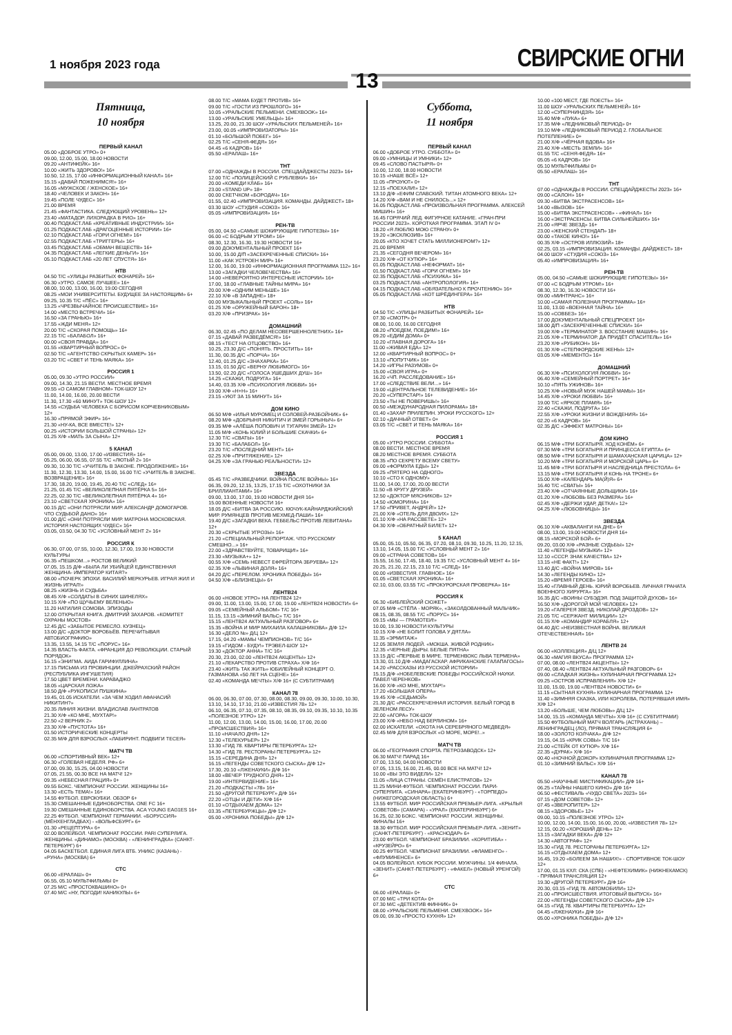1 ноября 2023 года СВИРСКИЕ ОГНИ
13
Пятница,
10 ноября
ПЕРВЫЙ КАНАЛ
05.00 «ДОБРОЕ УТРО» 0+
09.00, 12.00, 15.00, 18.00 НОВОСТИ
09.20 «АНТИФЕЙК» 16+
10.00 «ЖИТЬ ЗДОРОВО!» 16+
10.50, 12.15, 17.00 «ИНФОРМАЦИОННЫЙ КАНАЛ» 16+
15.15 «ДАВАЙ ПОЖЕНИМСЯ!» 16+
16.05 «МУЖСКОЕ / ЖЕНСКОЕ» 16+
18.40 «ЧЕЛОВЕК И ЗАКОН» 16+
19.45 «ПОЛЕ ЧУДЕС» 16+
21.00 ВРЕМЯ
21.45 «ФАНТАСТИКА. СЛЕДУЮЩИЙ УРОВЕНЬ» 12+
23.40 «МАТАДОР. ЛИХОРАДКА В РИО» 16+
00.40 ПОДКАСТ.ЛАБ «КРЕАТИВНЫЕ ИНДУСТРИИ» 16+
01.25 ПОДКАСТ.ЛАБ «ДРАГОЦЕННЫЕ ИСТОРИИ» 16+
02.10 ПОДКАСТ.ЛАБ «ГОРИ ОГНЕМ!» 16+
02.55 ПОДКАСТ.ЛАБ «ТРИГГЕРЫ» 16+
03.45 ПОДКАСТ.ЛАБ «ОБМАН ВЕЩЕСТВ» 16+
04.35 ПОДКАСТ.ЛАБ «ЛЕГКИЕ ДЕНЬГИ» 16+
05.10 ПОДКАСТ.ЛАБ «20 ЛЕТ СПУСТЯ» 16+
НТВ
04.50 Т/С «УЛИЦЫ РАЗБИТЫХ ФОНАРЕЙ» 16+
06.30 «УТРО. САМОЕ ЛУЧШЕЕ» 16+
08.00, 10.00, 13.00, 16.00, 19.00 СЕГОДНЯ
08.25 «МОИ УНИВЕРСИТЕТЫ. БУДУЩЕЕ ЗА НАСТОЯЩИМ» 6+
09.25, 10.35 Т/С «ПЁС» 16+
13.25 «ЧРЕЗВЫЧАЙНОЕ ПРОИСШЕСТВИЕ» 16+
14.00 «МЕСТО ВСТРЕЧИ» 16+
16.50 «ЗА ГРАНЬЮ» 16+
17.55 «ЖДИ МЕНЯ» 12+
20.00 Т/С «СКОРАЯ ПОМОЩЬ» 16+
22.15 Т/С «БАЛАБОЛ» 16+
00.00 «СВОЯ ПРАВДА» 16+
01.55 «КВАРТИРНЫЙ ВОПРОС» 0+
02.50 Т/С «АГЕНТСТВО СКРЫТЫХ КАМЕР» 16+
03.20 Т/С «СВЕТ И ТЕНЬ МАЯКА» 16+
РОССИЯ 1
05.00, 09.30 «УТРО РОССИИ»
09.00, 14.30, 21.15 ВЕСТИ. МЕСТНОЕ ВРЕМЯ
09.55 «О САМОМ ГЛАВНОМ» ТОК-ШОУ 12+
11.00, 14.00, 16.00, 20.00 ВЕСТИ
11.30, 17.30 «60 МИНУТ» ТОК-ШОУ 12+
14.55 «СУДЬБА ЧЕЛОВЕКА С БОРИСОМ КОРЧЕВНИКОВЫМ» 12+
16.30 «ПРЯМОЙ ЭФИР» 16+
21.30 «НУ-КА, ВСЕ ВМЕСТЕ!» 12+
00.25 «ИСТОРИИ БОЛЬШОЙ СТРАНЫ» 12+
01.25 Х/Ф «МАТЬ ЗА СЫНА» 12+
5 КАНАЛ
05.00, 09.00, 13.00, 17.00 «ИЗВЕСТИЯ» 16+
05.25, 06.00, 06.55, 07.55 Т/С «ЛЮТЫЙ 2» 16+
09.30, 10.30 Т/С «УЧИТЕЛЬ В ЗАКОНЕ. ПРОДОЛЖЕНИЕ» 16+
11.30, 12.30, 13.30, 14.00, 15.00, 16.00 Т/С «УЧИТЕЛЬ В ЗАКОНЕ. ВОЗВРАЩЕНИЕ» 16+
17.30, 18.20, 19.00, 19.45, 20.40 Т/С «СЛЕД» 16+
21.25, 01.45 Т/С «ВЕЛИКОЛЕПНАЯ ПЯТЁРКА 5» 16+
22.25, 02.30 Т/С «ВЕЛИКОЛЕПНАЯ ПЯТЁРКА 4» 16+
23.10 «СВЕТСКАЯ ХРОНИКА» 16+
00.15 Д/С «ОНИ ПОТРЯСЛИ МИР. АЛЕКСАНДР ДОМОГАРОВ. ЧТО СУДЬБОЙ ДАНО» 16+
01.00 Д/С «ОНИ ПОТРЯСЛИ МИР. МАТРОНА МОСКОВСКАЯ. ИСТОРИЯ НАСТОЯЩИХ ЧУДЕС» 16+
03.05, 03.50, 04.30 Т/С «УСЛОВНЫЙ МЕНТ 2» 16+
РОССИЯ К
06.30, 07.00, 07.55, 10.00, 12.30, 17.00, 19.30 НОВОСТИ КУЛЬТУРЫ
06.35 «ПЕШКОМ...» РОСТОВ ВЕЛИКИЙ
07.05, 15.15 Д/Ф «БЫЛА ЛИ УБИЙЦЕЙ ЕДИНСТВЕННАЯ ЖЕНЩИНА- ИМПЕРАТОР КИТАЯ?»
08.00 «ПОЧЕРК ЭПОХИ. ВАСИЛИЙ МЕРКУРЬЕВ. ИГРАЯ ЖИЛ И ЖИЗНЬ ИГРАЛ!»
08.25 «ЖИЗНЬ И СУДЬБА»
08.45 Х/Ф «СОЛДАТЫ В СИНИХ ШИНЕЛЯХ»
10.15 Х/Ф «ПО ЩУЧЬЕМУ ВЕЛЕНЬЮ»
11.20 НАТИЛИЯ СОМОВА. ЭПИЗОДЫ
12.00 ОТКРЫТАЯ КНИГА. ДМИТРИЙ ЗАХАРОВ. «КОМИТЕТ ОХРАНЫ МОСТОВ»
12.45 Д/С «ЗАБЫТОЕ РЕМЕСЛО. КУЗНЕЦ»
13.00 Д/С «ДОКТОР ВОРОБЬЁВ. ПЕРЕЧИТЫВАЯ АВТОБИОГРАФИЮ»
13.35, 13.55, 14.15 Т/С «ПОРУС» 16+
14.35 ВЛАСТЬ ФАКТА. «ФРАНЦИЯ ДО РЕВОЛЮЦИИ. СТАРЫЙ ПОРЯДОК»
16.15 «ЭНИГМА. АИДА ГАРИФУЛЛИНА»
17.15 ПИСЬМА ИЗ ПРОВИНЦИИ. ДЖЕЙРАХСКИЙ РАЙОН (РЕСПУБЛИКА ИНГУШЕТИЯ)
17.50 ЦВЕТ ВРЕМЕНИ. КАРАВАДЖО
18.05 «ЦАРСКАЯ ЛОЖА»
18.50 Д/Ф «РУКОПИСИ ПУШКИНА»
19.45, 01.05 ИСКАТЕЛИ. «ЗА ЧЕМ ХОДИЛ АФАНАСИЙ НИКИТИН?»
20.35 ЛИНИЯ ЖИЗНИ. ВЛАДИСЛАВ ЛАНТРАТОВ
21.30 Х/Ф «КО МНЕ, МУХТАР!»
22.50 «2 ВЕРНИК 2»
23.30 Х/Ф «ПУСТОТА» 16+
01.50 ИСТОРИЧЕСКИЕ КОНЦЕРТЫ
02.35 М/Ф ДЛЯ ВЗРОСЛЫХ «ЛАБИРИНТ. ПОДВИГИ ТЕСЕЯ»
МАТЧ ТВ
06.00 «СПОРТИВНЫЙ ВЕК» 12+
06.30 «ГОЛЕВАЯ НЕДЕЛЯ. РФ» 6+
07.00, 09.30, 15.25, 04.00 НОВОСТИ
07.05, 21.55, 00.30 ВСЕ НА МАТЧ! 12+
09.35 «НЕБЕСНАЯ ГРАЦИЯ» 0+
09.55 БОКС. ЧЕМПИОНАТ РОССИИ. ЖЕНЩИНЫ 16+
13.30 «ЕСТЬ ТЕМА!» 16+
14.55 ФУТБОЛ. ЕВРОКУБКИ. ОБЗОР 6+
15.30 СМЕШАННЫЕ ЕДИНОБОРСТВА. ONE FC 16+
19.30 СМЕШАННЫЕ ЕДИНОБОРСТВА. ACA YOUNG EAG1ES 16+
22.25 ФУТБОЛ. ЧЕМПИОНАТ ГЕРМАНИИ. «БОРУССИЯ» (МЁНХЕНГЛАДБАХ) - «ВОЛЬФСБУРГ» 6+
01.30 «РЕЦЕПТУРА» 6+
02.00 ВОЛЕЙБОЛ. ЧЕМПИОНАТ РОССИИ. PARI СУПЕРЛИГА. ЖЕНЩИНЫ. «ДИНАМО» (МОСКВА) - «ЛЕНИНГРАДКА» (САНКТ-ПЕТЕРБУРГ) 6+
04.05 БАСКЕТБОЛ. ЕДИНАЯ ЛИГА ВТБ. УНИКС (КАЗАНЬ) - «РУНА» (МОСКВА) 6+
СТС
06.00 «ЕРАЛАШ» 0+
06.55, 05.10 МУЛЬТФИЛЬМЫ 0+
07.25 М/С «ПРОСТОКВАШИНО» 0+
07.40 М/С «НУ, ПОГОДИ! КАНИКУЛЫ» 6+
08.00 Т/С «МАМА БУДЕТ ПРОТИВ» 16+
09.00 Т/С «ГОСТИ ИЗ ПРОШЛОГО» 16+
10.05 «УРАЛЬСКИЕ ПЕЛЬМЕНИ. СМЕХBOOK» 16+
13.00 «УРАЛЬСКИЕ УМЕЛЬЦЫ» 16+
13.25, 20.00, 21.30 ШОУ «УРАЛЬСКИХ ПЕЛЬМЕНЕЙ» 16+
23.00, 00.05 «ИМПРОВИЗАТОРЫ» 16+
01.10 «БОЛЬШОЙ ПОБЕГ» 16+
02.25 Т/С «СЕНЯ-ФЕДЯ» 16+
04.45 «6 КАДРОВ» 16+
05.50 «ЕРАЛАШ» 16+
ТНТ
07.00 «ОДНАЖДЫ В РОССИИ. СПЕЦДАЙДЖЕСТЫ 2023» 16+
12.00 Т/С «ПОЛИЦЕЙСКИЙ С РУБЛЕВКИ» 16+
20.00 «КОМЕДИ КЛАБ» 16+
23.00 «STAND UP» 18+
00.00 СКЕТЧКОМ «БОРОДАЧ» 16+
01.55, 02.40 «ИМПРОВИЗАЦИЯ. КОМАНДЫ. ДАЙДЖЕСТ» 18+
03.30 ШОУ «СТУДИЯ «СОЮЗ» 16+
05.05 «ИМПРОВИЗАЦИЯ» 16+
РЕН-ТВ
05.00, 04.50 «САМЫЕ ШОКИРУЮЩИЕ ГИПОТЕЗЫ» 16+
06.00 «С БОДРЫМ УТРОМ!» 16+
08.30, 12.30, 16.30, 19.30 НОВОСТИ 16+
09.00 ДОКУМЕНТАЛЬНЫЙ ПРОЕКТ 16+
10.00, 15.00 Д/П «ЗАСЕКРЕЧЕННЫЕ СПИСКИ» 16+
11.00 «КАК УСТРОЕН МИР» 16+
12.00, 16.00, 19.00 «ИНФОРМАЦИОННАЯ ПРОГРАММА 112» 16+
13.00 «ЗАГАДКИ ЧЕЛОВЕЧЕСТВА» 16+
14.00 «НЕВЕРОЯТНО ИНТЕРЕСНЫЕ ИСТОРИИ» 16+
17.00, 18.00 «ГЛАВНЫЕ ТАЙНЫ МИРА» 16+
20.00 Х/Ф «ОДНИМ МЕНЬШЕ» 16+
22.10 Х/Ф «В ЗАПАДНЕ» 18+
00.00 МУЗЫКАЛЬНЫЙ ПРОЕКТ «СОЛЬ» 16+
01.25 Х/Ф «ОРУЖЕЙНЫЙ БАРОН» 18+
03.20 Х/Ф «ПРИЗРАК» 16+
ДОМАШНИЙ
06.30, 02.45 «ПО ДЕЛАМ НЕСОВЕРШЕННОЛЕТНИХ» 16+
07.15 «ДАВАЙ РАЗВЕДЁМСЯ!» 16+
08.15 «ТЕСТ НА ОТЦОВСТВО» 16+
10.25, 23.30 Д/С «ПОНЯТЬ. ПРОСТИТЬ» 16+
11.30, 00.35 Д/С «ПОРЧА» 16+
12.40, 01.25 Д/С «ЗНАХАРКА» 16+
13.15, 01.50 Д/С «ВЕРНУ ЛЮБИМОГО» 16+
13.50, 02.20 Д/С «ГОЛОСА УШЕДШИХ ДУШ» 16+
14.25 «СКАЖИ, ПОДРУГА» 16+
14.40, 03.35 Х/Ф «ПСИХОЛОГИЯ ЛЮБВИ» 16+
19.00 Х/Ф «Н+Н» 16+
23.15 «УЮТ ЗА 15 МИНУТ» 16+
ДОМ КИНО
06.50 М/Ф «ИЛЬЯ МУРОМЕЦ И СОЛОВЕЙ-РАЗБОЙНИК» 6+
08.20 М/Ф «ДОБРЫНЯ НИКИТИЧ И ЗМЕЙ ГОРЫНЫЧ» 6+
09.35 М/Ф «АЛЁША ПОПОВИЧ И ТУГАРИН ЗМЕЙ» 12+
11.05 М/Ф «КОНЬ ЮЛИЙ И БОЛЬШИЕ СКАЧКИ» 6+
12.30 Т/С «СВАТЫ» 16+
19.30 Т/С «БАЛАБОЛ» 16+
23.20 Т/С «ПОСЛЕДНИЙ МЕНТ» 16+
02.25 Х/Ф «ПРИТЯЖЕНИЕ» 12+
04.25 Х/Ф «ЗА ГРАНЬЮ РЕАЛЬНОСТИ» 12+
ЗВЕЗДА
05.45 Т/С «РАЗВЕДЧИКИ. ВОЙНА ПОСЛЕ ВОЙНЫ» 16+
06.35, 09.20, 12.15, 13.25, 17.15 Т/С «ОХОТНИКИ ЗА БРИЛЛИАНТАМИ» 16+
09.00, 13.00, 17.00, 19.00 НОВОСТИ ДНЯ 16+
15.00 ВОЕННЫЕ НОВОСТИ 16+
18.05 Д/С «БИТВА ЗА РОССИЮ. КЮЧУК-КАЙНАРДЖИЙСКИЙ МИР. РУМЯНЦЕВ ПРОТИВ МЕХМЕД-ПАШИ» 16+
19.40 Д/С «ЗАГАДКИ ВЕКА. ГЕББЕЛЬС ПРОТИВ ЛЕВИТАНА» 12+
20.30 «СКРЫТЫЕ УГРОЗЫ» 16+
21.20 «СПЕЦИАЛЬНЫЙ РЕПОРТАЖ. ЧТО РУССКОМУ СМЕШНО...» 16+
22.00 «ЗДРАВСТВУЙТЕ, ТОВАРИЩИ!» 16+
23.30 «МУЗЫКА+» 12+
00.55 Х/Ф «СЕМЬ НЕВЕСТ ЕФРЕЙТОРА ЗБРУЕВА» 12+
02.35 Х/Ф «ЛЬВИНАЯ ДОЛЯ» 16+
04.20 Д/С «ПЕРЕЛОМ. ХРОНИКА ПОБЕДЫ» 16+
04.50 Х/Ф «БЛИЗНЕЦЫ» 6+
ЛЕНТВ24
06.00 «НОВОЕ УТРО» НА ЛЕНТВ24 12+
09.00, 11.00, 13.00, 15.00, 17.00, 19.00 «ЛЕНТВ24 НОВОСТИ» 6+
09.05 «СЕМЕЙНЫЙ АЛЬБОМ» Т/С 16+
11.15, 13.15 «ЗИМНИЙ ВАЛЬС» Т/С 16+
15.15 «ЛЕНТВ24 АКТУАЛЬНЫЙ РАЗГОВОР» 6+
15.35 «ВОЙНА И МИР МИХАИЛА КАЛАШНИКОВА» Д/Ф 12+
16.30 «ДЕЛО №» Д/Ц 12+
17.15, 04.20 «МАМЫ ЧЕМПИОНОВ» Т/С 16+
19.15 «ГИДОМ - БУДУ!» ТРЭВЕЛ-ШОУ 12+
19.30 «ДОКТОР АННА» Т/С 16+
20.30, 23.00, 02.00 «ЛЕНТВ24 АКЦЕНТЫ» 12+
21.10 «ЛЕКАРСТВО ПРОТИВ СТРАХА» Х/Ф 16+
23.40 «ЖИТЬ ТАК ЖИТЬ» ЮБИЛЕЙНЫЙ КОНЦЕРТ О. ГАЗМАНОВА «50 ЛЕТ НА СЦЕНЕ» 16+
02.40 «КОМАНДА МЕЧТЫ» Х/Ф 16+ (С СУБТИТРАМИ)
КАНАЛ 78
06.00, 06.30, 07.00, 07.30, 08.00, 08.30, 09.00, 09.30, 10.00, 10.30, 13.10, 14.10, 17.10, 21.00 «ИЗВЕСТИЯ 78» 12+
06.10, 06.35, 07.10, 07.35, 08.10, 08.35, 09.10, 09.35, 10.10, 10.35 «ПОЛЕЗНОЕ УТРО» 12+
11.00, 12.00, 13.00, 14.00, 15.00, 16.00, 17.00, 20.00 «ПРОИСШЕСТВИЯ» 16+
11.10 «НАЧАЛО ДНЯ» 12+
12.30 «ТЕЛЕКУРЬЕР» 12+
13.30 «ГИД 78. КВАРТИРЫ ПЕТЕРБУРГА» 12+
14.30 «ГИД 78. РЕСТОРАНЫ ПЕТЕРБУРГА» 12+
15.15 «СЕРЕДИНА ДНЯ» 12+
16.15 «ЛЕГЕНДЫ СОВЕТСКОГО СЫСКА» Д/Ф 12+
17.30, 20.10 «ЛЖЕНАУКИ» Д/Ф 16+
18.00 «ВЕЧЕР ТРУДНОГО ДНЯ» 12+
19.00 «ИНТЕРВИДЕНИЕ» 16+
21.20 «ПОДКАСТЫ «78» 16+
21.50 «ДРУГОЙ ПЕТЕРБУРГ» Д/Ф 16+
22.20 «ОТЦЫ И ДЕТИ» Х/Ф 16+
01.10 «ОТДЫХАЕМ ДОМА» 12+
03.35 «ПЕТЕРБУРЖЦЫ» Д/Ф 12+
05.00 «ХРОНИКА ПОБЕДЫ» Д/Ф 12+
Суббота,
11 ноября
ПЕРВЫЙ КАНАЛ
06.00 «ДОБРОЕ УТРО. СУББОТА» 0+
09.00 «УМНИЦЫ И УМНИКИ» 12+
09.45 «СЛОВО ПАСТЫРЯ» 0+
10.00, 12.00, 18.00 НОВОСТИ
10.15 «НАШЕ ВСЁ» 12+
11.05 «ПРОУЮТ» 0+
12.15 «ПОЕХАЛИ!» 12+
13.10 Д/Ф «ЕФИМ СЛАВСКИЙ. ТИТАН АТОМНОГО ВЕКА» 12+
14.20 Х/Ф «ВАМ И НЕ СНИЛОСЬ...» 12+
16.05 ПОДКАСТ.ЛАБ «ПРОИЗВОЛЬНАЯ ПРОГРАММА. АЛЕКСЕЙ МИШИН» 16+
16.45 ГОРЯЧИЙ ЛЕД. ФИГУРНОЕ КАТАНИЕ. «ГРАН-ПРИ РОССИИ 2023». КОРОТКАЯ ПРОГРАММА. ЭТАП IV 0+
18.20 «Я ЛЮБЛЮ МОЮ СТРАНУ» 0+
19.20 «ЭКСКЛЮЗИВ» 16+
20.05 «КТО ХОЧЕТ СТАТЬ МИЛЛИОНЕРОМ?» 12+
21.00 ВРЕМЯ
21.35 «СЕГОДНЯ ВЕЧЕРОМ» 16+
23.20 Х/Ф «ОТ КУТЮР» 16+
01.05 ПОДКАСТ.ЛАБ «НЕФОРМАТ» 16+
01.50 ПОДКАСТ.ЛАБ «ГОРИ ОГНЕМ!» 16+
02.35 ПОДКАСТ.ЛАБ «ПСИХИКА» 16+
03.25 ПОДКАСТ.ЛАБ «АНТРОПОЛОГИЯ» 16+
04.15 ПОДКАСТ.ЛАБ «ОБЯЗАТЕЛЬНО К ПРОЧТЕНИЮ» 16+
05.05 ПОДКАСТ.ЛАБ «КОТ ШРЁДИНГЕРА» 16+
НТВ
04.50 Т/С «УЛИЦЫ РАЗБИТЫХ ФОНАРЕЙ» 16+
07.30 «СМОТР» 0+
08.00, 10.00, 16.00 СЕГОДНЯ
08.20 «ПОЕДЕМ, ПОЕДИМ!» 16+
09.20 «ЕДИМ ДОМА» 0+
10.20 «ГЛАВНАЯ ДОРОГА» 16+
11.00 «ЖИВАЯ ЕДА» 12+
12.00 «КВАРТИРНЫЙ ВОПРОС» 0+
13.10 «ПОПУТЧИК» 16+
14.20 «ИГРЫ РАЗУМОВ» 0+
15.00 «СВОЯ ИГРА» 0+
16.20 «ЧП. РАССЛЕДОВАНИЕ» 16+
17.00 «СЛЕДСТВИЕ ВЕЛИ...» 16+
19.00 «ЦЕНТРАЛЬНОЕ ТЕЛЕВИДЕНИЕ» 16+
20.20 «СУПЕРСТАР!» 16+
23.50 «ТЫ НЕ ПОВЕРИШЬ!» 16+
00.50 «МЕЖДУНАРОДНАЯ ПИЛОРАМА» 18+
01.40 «ЗАХАР ПРИЛЕПИН. УРОКИ РУССКОГО» 12+
02.10 «ДАЧНЫЙ ОТВЕТ» 0+
03.05 Т/С «СВЕТ И ТЕНЬ МАЯКА» 16+
РОССИЯ 1
05.00 «УТРО РОССИИ. СУББОТА»
08.00 ВЕСТИ. МЕСТНОЕ ВРЕМЯ
08.20 МЕСТНОЕ ВРЕМЯ. СУББОТА
08.35 «ПО СЕКРЕТУ ВСЕМУ СВЕТУ»
09.00 «ФОРМУЛА ЕДЫ» 12+
09.25 «ПЯТЕРО НА ОДНОГО»
10.10 «СТО К ОДНОМУ»
11.00, 14.00, 17.00, 20.00 ВЕСТИ
11.50 «В КРУГУ ДРУЗЕЙ»
12.50 «ДОКТОР МЯСНИКОВ» 12+
14.50 «ЮМОРИНА» 16+
17.50 «ПРИВЕТ, АНДРЕЙ!» 12+
21.00 Х/Ф «ОТЕЛЬ ДЛЯ ДВОИХ» 12+
01.10 Х/Ф «НА РАССВЕТЕ» 12+
04.30 Х/Ф «ОБРАТНЫЙ БИЛЕТ» 12+
5 КАНАЛ
05.00, 05.10, 05.50, 06.35, 07.20, 08.10, 09.30, 10.25, 11.20, 12.15, 13.10, 14.05, 15.00 Т/С «УСЛОВНЫЙ МЕНТ 2» 16+
09.00 «СТРАНА СОВЕТОВ» 16+
15.55, 16.50, 17.45, 18.40, 19.35 Т/С «УСЛОВНЫЙ МЕНТ 4» 16+
20.25, 21.20, 22.15, 23.10 Т/С «СЛЕД» 16+
00.00 «ИЗВЕСТИЯ. ГЛАВНОЕ» 16+
01.05 «СВЕТСКАЯ ХРОНИКА» 16+
02.10, 03.00, 03.55 Т/С «ПРОКУРОРСКАЯ ПРОВЕРКА» 16+
РОССИЯ К
06.30 «БИБЛЕЙСКИЙ СЮЖЕТ»
07.05 М/Ф «СТЁПА - МОРЯК», «ЗАКОЛДОВАННЫЙ МАЛЬЧИК»
08.15, 08.35, 08.55 Т/С «ПОРУС» 16+
09.15 «МЫ — ГРАМОТЕИ!»
10.00, 19.30 НОВОСТИ КУЛЬТУРЫ
10.15 Х/Ф «НЕ БОЛИТ ГОЛОВА У ДЯТЛА»
11.35 «ЭРМИТАЖ»
12.05 ЗЕМЛЯ ЛЮДЕЙ. «МОКША. ЖИВОЙ РОДНИК»
12.35 «ЧЕРНЫЕ ДЫРЫ. БЕЛЫЕ ПЯТНА»
13.15 Д/С «ПЕРВЫЕ В МИРЕ. ТЕРМЕНВОКС ЛЬВА ТЕРМЕНА»
13.30, 01.10 Д/Ф «МАДАГАСКАР. АФРИКАНСКИЕ ГАЛАПАГОСЫ»
14.20 «РАССКАЗЫ ИЗ РУССКОЙ ИСТОРИИ»
15.15 Д/Ф «НОБЕЛЕВСКИЕ ПОБЕДЫ РОССИЙСКОЙ НАУКИ. ПАВЕЛ ЧЕРЕНКОВ»
16.00 Х/Ф «КО МНЕ, МУХТАР!»
17.20 «БОЛЬШАЯ ОПЕРА»
19.45 Х/Ф «СЕДЬМОЙ»
21.30 Д/С «РАССЕКРЕЧЕННАЯ ИСТОРИЯ. БЕЛЫЙ ГОРОД В ЗЕЛЕНОМ ЛЕСУ»
22.00 «АГОРА» ТОК-ШОУ
23.00 Х/Ф «НЕБО НАД БЕРЛИНОМ» 16+
02.00 ИСКАТЕЛИ. «ОХОТА НА СЕРЕБРЯНОГО МЕДВЕДЯ»
02.45 М/Ф ДЛЯ ВЗРОСЛЫХ «О МОРЕ, МОРЕ!..»
МАТЧ ТВ
06.00 «ГЕОГРАФИЯ СПОРТА. ПЕТРОЗАВОДСК» 12+
06.30 МАТЧ! ПАРАД 16+
07.00, 13.50, 04.00 НОВОСТИ
07.05, 13.15, 16.00, 21.45, 00.00 ВСЕ НА МАТЧ! 12+
10.00 «ВЫ ЭТО ВИДЕЛИ» 12+
11.05 «ЛИЦА СТРАНЫ. СЕМЁН ЕЛИСТРАТОВ» 12+
11.25 МИНИ-ФУТБОЛ. ЧЕМПИОНАТ РОССИИ. ПАРИ-СУПЕРЛИГА. «СИНАРА» (ЕКАТЕРИНБУРГ) - «ТОРПЕДО» (НИЖЕГОРОДСКАЯ ОБЛАСТЬ) 6+
13.55 ФУТБОЛ. МИР РОССИЙСКАЯ ПРЕМЬЕР-ЛИГА. «КРЫЛЬЯ СОВЕТОВ» (САМАРА) - «УРАЛ» (ЕКАТЕРИНБУРГ) 6+
16.25, 02.30 БОКС. ЧЕМПИОНАТ РОССИИ. ЖЕНЩИНЫ. ФИНАЛЫ 16+
18.30 ФУТБОЛ. МИР РОССИЙСКАЯ ПРЕМЬЕР-ЛИГА. «ЗЕНИТ» (САНКТ-ПЕТЕРБУРГ) - «КРАСНОДАР» 6+
23.00 ФУТБОЛ. ЧЕМПИОНАТ БРАЗИЛИИ. «КОРИТИБА» - «КРУЗЕЙРО» 6+
00.25 ФУТБОЛ. ЧЕМПИОНАТ БРАЗИЛИИ. «ФЛАМЕНГО» - «ФЛУМИНЕНСЕ» 6+
04.05 ВОЛЕЙБОЛ. КУБОК РОССИИ. МУЖЧИНЫ. 1/4 ФИНАЛА. «ЗЕНИТ» (САНКТ-ПЕТЕРБУРГ) - «ФАКЕЛ» (НОВЫЙ УРЕНГОЙ) 6+
СТС
06.00 «ЕРАЛАШ» 0+
07.00 М/С «ТРИ КОТА» 0+
07.30 М/С «ДЕТЕКТИВ ФИННИК» 0+
08.00 «УРАЛЬСКИЕ ПЕЛЬМЕНИ. СМЕХBOOK» 16+
09.00, 09.30 «ПРОСТО КУХНЯ» 12+
10.00 «100 МЕСТ, ГДЕ ПОЕСТЬ» 16+
11.00 ШОУ «УРАЛЬСКИХ ПЕЛЬМЕНЕЙ» 16+
12.00 «СУПЕРНИНДЗЯ» 16+
15.40 М/Ф «ЛУКА» 6+
17.35 М/Ф «ЛЕДНИКОВЫЙ ПЕРИОД» 0+
19.10 М/Ф «ЛЕДНИКОВЫЙ ПЕРИОД 2. ГЛОБАЛЬНОЕ ПОТЕПЛЕНИЕ» 0+
21.00 Х/Ф «ЧЁРНАЯ ВДОВА» 16+
23.40 Х/Ф «МЕСТЬ ЗЕМЛИ» 16+
01.55 Т/С «СЕНЯ-ФЕДЯ» 16+
05.05 «6 КАДРОВ» 16+
05.10 МУЛЬТФИЛЬМЫ 0+
05.50 «ЕРАЛАШ» 16+
ТНТ
07.00 «ОДНАЖДЫ В РОССИИ. СПЕЦДАЙДЖЕСТЫ 2023» 16+
09.00 «САЛОН» 16+
09.30 «БИТВА ЭКСТРАСЕНСОВ» 16+
14.00 «ВЫЗОВ» 16+
15.00 «БИТВА ЭКСТРАСЕНСОВ» - «ФИНАЛ» 16+
16.00 «ЭКСТРАСЕНСЫ. БИТВА СИЛЬНЕЙШИХ» 16+
21.00 «ЯРЧЕ ЗВЕЗД» 16+
23.00 «ЖЕНСКИЙ СТЕНДАП» 18+
00.00 «ТАКОЕ КИНО!» 16+
00.35 Х/Ф «ОСТРОВ ИЛЛЮЗИЙ» 18+
02.25, 03.15 «ИМПРОВИЗАЦИЯ. КОМАНДЫ. ДАЙДЖЕСТ» 18+
04.00 ШОУ «СТУДИЯ «СОЮЗ» 16+
05.40 «ИМПРОВИЗАЦИЯ» 16+
РЕН-ТВ
05.00, 04.50 «САМЫЕ ШОКИРУЮЩИЕ ГИПОТЕЗЫ» 16+
07.00 «С БОДРЫМ УТРОМ!» 16+
08.30, 12.30, 16.30 НОВОСТИ 16+
09.00 «МИНТРАНС» 16+
10.00 «САМАЯ ПОЛЕЗНАЯ ПРОГРАММА» 16+
11.00, 13.00 «ВОЕННАЯ ТАЙНА» 16+
15.00 «СОВБЕЗ» 16+
17.00 ДОКУМЕНТАЛЬНЫЙ СПЕЦПРОЕКТ 16+
18.00 Д/П «ЗАСЕКРЕЧЕННЫЕ СПИСКИ» 16+
19.00 Х/Ф «ТЕРМИНАТОР 3. ВОССТАНИЕ МАШИН» 16+
21.05 Х/Ф «ТЕРМИНАТОР. ДА ПРИДЁТ СПАСИТЕЛЬ» 16+
23.20 Х/Ф «РУБИКОН» 16+
01.30 Х/Ф «СТЕПФОРДСКИЕ ЖЕНЫ» 12+
03.05 Х/Ф «МЕМЕНТО» 16+
ДОМАШНИЙ
06.30 Х/Ф «ПСИХОЛОГИЯ ЛЮБВИ» 16+
06.40 Х/Ф «СЕМЕЙНЫЙ ПОРТРЕТ» 16+
10.10 «ПЯТЬ УЖИНОВ» 16+
10.25 Х/Ф «НОВЫЙ МУЖ НАШЕЙ МАМЫ» 16+
14.45 Х/Ф «УРОКИ ЛЮБВИ» 16+
19.00 Т/С «ЯРКОЕ ПЛАМЯ» 16+
22.40 «СКАЖИ, ПОДРУГА» 16+
22.55 Х/Ф «УРОКИ ЖИЗНИ И ВОЖДЕНИЯ» 16+
02.20 «6 КАДРОВ» 16+
02.35 Д/С «ЭФФЕКТ МАТРОНЫ» 16+
ДОМ КИНО
06.15 М/Ф «ТРИ БОГАТЫРЯ. ХОД КОНЁМ» 6+
07.30 М/Ф «ТРИ БОГАТЫРЯ И ПРИНЦЕССА ЕГИПТА» 6+
08.50 М/Ф «ТРИ БОГАТЫРЯ И ШАМАХАНСКАЯ ЦАРИЦА» 12+
10.20 М/Ф «ТРИ БОГАТЫРЯ И МОРСКОЙ ЦАРЬ» 6+
11.45 М/Ф «ТРИ БОГАТЫРЯ И НАСЛЕДНИЦА ПРЕСТОЛА» 6+
13.15 М/Ф «ТРИ БОГАТЫРЯ И КОНЬ НА ТРОНЕ» 6+
15.00 Х/Ф «КАЛЕНДАРЬ МА(Й)Я» 6+
16.40 Т/С «СВАТЫ» 16+
23.40 Х/Ф «ОТЧАЯННЫЕ ДОЛЬЩИКИ» 16+
01.20 Х/Ф «ЛЮБОВЬ БЕЗ РАЗМЕРА» 16+
02.45 Х/Ф «ДЕРЖИ УДАР, ДЕТКА!» 12+
04.25 Х/Ф «ЛЮБОВНИЦЫ» 16+
ЗВЕЗДА
06.10 Х/Ф «АКВАЛАНГИ НА ДНЕ» 6+
08.00, 13.00, 19.00 НОВОСТИ ДНЯ 16+
08.15 «МОРСКОЙ БОЙ» 6+
09.20, 03.00 Х/Ф «РАЗНЫЕ СУДЬБЫ» 12+
11.40 «ЛЕГЕНДЫ МУЗЫКИ» 12+
12.10 «СССР. ЗНАК КАЧЕСТВА» 12+
13.15 «НЕ ФАКТ!» 12+
13.40 Д/С «ВОЙНА МИРОВ» 16+
14.30 «ЛЕГЕНДЫ КИНО» 12+
15.20 «ВРЕМЯ ГЕРОЕВ» 16+
15.40 «ГЛАВНЫЙ ДЕНЬ. ЮРИЙ ВОРОБЬЕВ. ЛИЧНАЯ ГРАНАТА ВОЕННОГО ХИРУРГА» 16+
16.35 Д/С «ВОИНЫ СУБЭДЭЯ. ПОД ЗАЩИТОЙ ДУХОВ» 16+
16.50 Х/Ф «ДОРОГОЙ МОЙ ЧЕЛОВЕК» 12+
19.20 «ГАЛЕРЕЯ ЗВЕЗД. НИКОЛАЙ ДРОЗДОВ» 12+
21.05 Т/С «СЕРЖАНТ МИЛИЦИИ» 12+
01.15 Х/Ф «КОМАНДИР КОРАБЛЯ» 12+
04.40 Д/С «НЕИЗВЕСТНАЯ ВОЙНА. ВЕЛИКАЯ ОТЕЧЕСТВЕННАЯ» 16+
ЛЕНТВ 24
06.00 «КОЛЛЕКЦИЯ» Д/Ц 12+
06.30 «МАГИЯ ВКУСА» ПРОГРАММА 12+
07.00, 08.00 «ЛЕНТВ24 АКЦЕНТЫ» 12+
07.40, 08.40 «ЛЕНТВ24 АКТУАЛЬНЫЙ РАЗГОВОР» 6+
09.00 «СЛАДКАЯ ЖИЗНЬ» КУЛИНАРНАЯ ПРОГРАММА 12+
09.25 «ОСТРОВ ИСПРАВЛЕНИЯ» Х/Ф 12+
11.00, 15.00, 19.00 «ЛЕНТВ24 НОВОСТИ» 6+
11.15 «СЫТНАЯ КУХНЯ» КУЛИНАРНАЯ ПРОГРАММА 12+
11.40 «ЗИМНЯЯ СКАЗКА, ИЛИ КОРОЛЕВА, ПОТЕРЯВШАЯ ИМЯ» Х/Ф 12+
13.20 «БОЛЬШЕ, ЧЕМ ЛЮБОВЬ» Д/Ц 12+
14.00, 15.15 «КОМАНДА МЕЧТЫ» Х/Ф 16+ (С СУБТИТРАМИ)
15.50 ФУТБОЛЬНЫЙ МАТЧ ВОЛГАРЬ (АСТРАХАНЬ) – ЛЕНИНГРАДЕЦ (ЛО), ПРЯМАЯ ТРАНСЛЯЦИЯ 6+
18.00 «ЗОЛОТО КОЛЧАКА» Д/Ф 12+
19.15, 04.15 «КРИК СОВЫ» Т/С 16+
21.00 «СТЕЙК ОТ КУТЮР» Х/Ф 16+
22.35 «ДУРАК» Х/Ф 16+
00.40 «НОЧНОЙ ДОЖОР» КУЛИНАРНАЯ ПРОГРАММА 12+
01.10 «ЗИМНИЙ ВАЛЬС» Х/Ф 16+
КАНАЛ 78
05.50 «НАУЧНЫЕ МИСТИФИКАЦИИ» Д/Ф 16+
06.25 «ТАЙНЫ НАШЕГО КИНО» Д/Ф 16+
06.50 «ФЕСТИВАЛЬ «ЧУДО СВЕТА» 2023» 16+
07.15 «ДОМ СОВЕТОВ» 12+
07.45 «ЗВЕРОПИТЕР» 12+
08.15 «ЗДОРОВЬЕ» 12+
09.00, 10.15 «ПОЛЕЗНОЕ УТРО» 12+
10.00, 12.00, 14.00, 15.00, 16.00, 20.00, «ИЗВЕСТИЯ 78» 12+
12.15, 00.20 «ХОРОШИЙ ДЕНЬ» 12+
13.15 «ЗАГАДКИ ВЕКА» Д/Ф 12+
14.30 «АВТОГРАФ» 12+
15.30 «ГИД 78. РЕСТОРАНЫ ПЕТЕРБУРГА» 12+
16.15 «ОТДЫХАЕМ ДОМА» 12+
16.45, 19.20 «БОЛЕЕМ ЗА НАШИХ!» - СПОРТИВНОЕ ТОК-ШОУ 12+
17.00, 01.15 КХЛ: СКА (СПБ) - «НЕФТЕХИМИК» (НИЖНЕКАМСК) - ПРЯМАЯ ТРАНСЛЯЦИЯ 12+
19.30 «ДРУГОЙ ПЕТЕРБУРГ» Д/Ф 16+
20.30, 03.15 «ГИД 78. АВТОМОБИЛИ» 12+
21.00 «ПРОИСШЕСТВИЯ. ИТОГОВЫЙ ВЫПУСК» 16+
22.00 «ЛЕГЕНДЫ СОВЕТСКОГО СЫСКА» Д/Ф 12+
04.15 «ГИД 78. КВАРТИРЫ ПЕТЕРБУРГА» 12+
04.45 «ЛЖЕНАУКИ» Д/Ф 16+
05.00 «ХРОНИКА ПОБЕДЫ» Д/Ф 12+